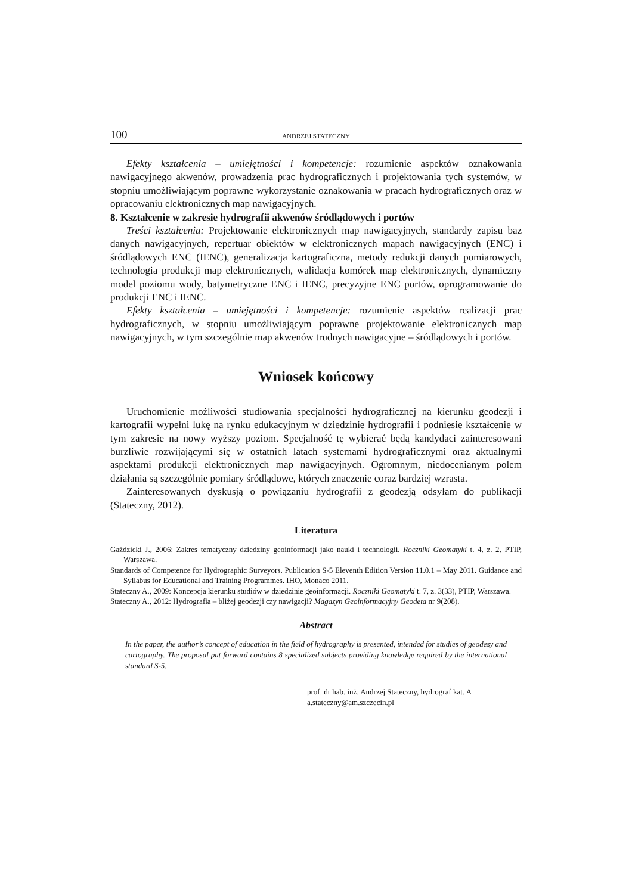100 ANDRZEJ STATECZNY
Efekty kształcenia – umiejętności i kompetencje: rozumienie aspektów oznakowania nawigacyjnego akwenów, prowadzenia prac hydrograficznych i projektowania tych systemów, w stopniu umożliwiającym poprawne wykorzystanie oznakowania w pracach hydrograficznych oraz w opracowaniu elektronicznych map nawigacyjnych.
8. Kształcenie w zakresie hydrografii akwenów śródlądowych i portów
Treści kształcenia: Projektowanie elektronicznych map nawigacyjnych, standardy zapisu baz danych nawigacyjnych, repertuar obiektów w elektronicznych mapach nawigacyjnych (ENC) i śródlądowych ENC (IENC), generalizacja kartograficzna, metody redukcji danych pomiarowych, technologia produkcji map elektronicznych, walidacja komórek map elektronicznych, dynamiczny model poziomu wody, batymetryczne ENC i IENC, precyzyjne ENC portów, oprogramowanie do produkcji ENC i IENC.
Efekty kształcenia – umiejętności i kompetencje: rozumienie aspektów realizacji prac hydrograficznych, w stopniu umożliwiającym poprawne projektowanie elektronicznych map nawigacyjnych, w tym szczególnie map akwenów trudnych nawigacyjne – śródlądowych i portów.
Wniosek końcowy
Uruchomienie możliwości studiowania specjalności hydrograficznej na kierunku geodezji i kartografii wypełni lukę na rynku edukacyjnym w dziedzinie hydrografii i podniesie kształcenie w tym zakresie na nowy wyższy poziom. Specjalność tę wybierać będą kandydaci zainteresowani burzliwie rozwijającymi się w ostatnich latach systemami hydrograficznymi oraz aktualnymi aspektami produkcji elektronicznych map nawigacyjnych. Ogromnym, niedocenianym polem działania są szczególnie pomiary śródlądowe, których znaczenie coraz bardziej wzrasta.
Zainteresowanych dyskusją o powiązaniu hydrografii z geodezją odsyłam do publikacji (Stateczny, 2012).
Literatura
Gaździcki J., 2006: Zakres tematyczny dziedziny geoinformacji jako nauki i technologii. Roczniki Geomatyki t. 4, z. 2, PTIP, Warszawa.
Standards of Competence for Hydrographic Surveyors. Publication S-5 Eleventh Edition Version 11.0.1 – May 2011. Guidance and Syllabus for Educational and Training Programmes. IHO, Monaco 2011.
Stateczny A., 2009: Koncepcja kierunku studiów w dziedzinie geoinformacji. Roczniki Geomatyki t. 7, z. 3(33), PTIP, Warszawa.
Stateczny A., 2012: Hydrografia – bliżej geodezji czy nawigacji? Magazyn Geoinformacyjny Geodeta nr 9(208).
Abstract
In the paper, the author’s concept of education in the field of hydrography is presented, intended for studies of geodesy and cartography. The proposal put forward contains 8 specialized subjects providing knowledge required by the international standard S-5.
prof. dr hab. inż. Andrzej Stateczny, hydrograf kat. A
a.stateczny@am.szczecin.pl